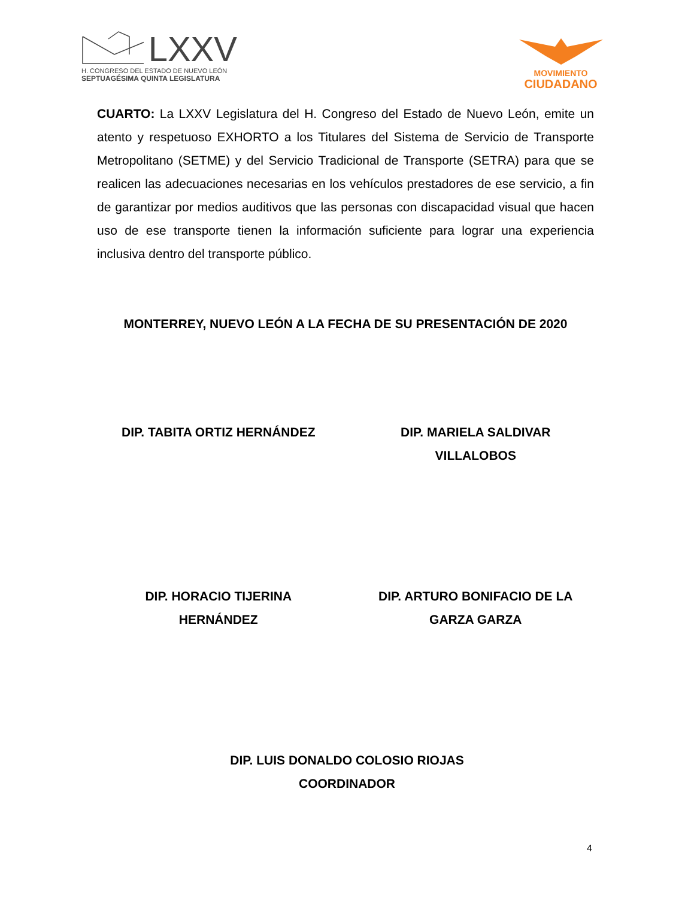LXXV
H. CONGRESO DEL ESTADO DE NUEVO LEÓN
SEPTUAGÉSIMA QUINTA LEGISLATURA
MOVIMIENTO
CIUDADANO
CUARTO: La LXXV Legislatura del H. Congreso del Estado de Nuevo León, emite un atento y respetuoso EXHORTO a los Titulares del Sistema de Servicio de Transporte Metropolitano (SETME) y del Servicio Tradicional de Transporte (SETRA) para que se realicen las adecuaciones necesarias en los vehículos prestadores de ese servicio, a fin de garantizar por medios auditivos que las personas con discapacidad visual que hacen uso de ese transporte tienen la información suficiente para lograr una experiencia inclusiva dentro del transporte público.
MONTERREY, NUEVO LEÓN A LA FECHA DE SU PRESENTACIÓN DE 2020
DIP. TABITA ORTIZ HERNÁNDEZ DIP. MARIELA SALDIVAR
VILLALOBOS
DIP. HORACIO TIJERINA
HERNÁNDEZ
DIP. ARTURO BONIFACIO DE LA
GARZA GARZA
DIP. LUIS DONALDO COLOSIO RIOJAS
COORDINADOR
4